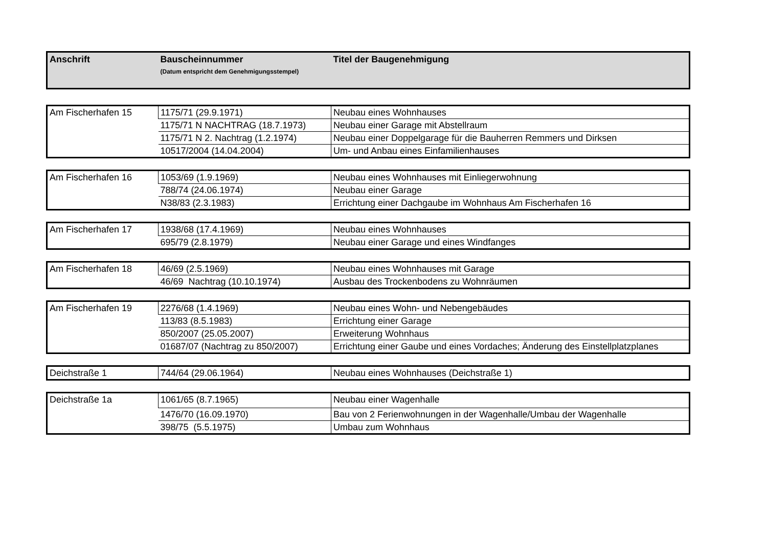| Anschrift | Bauscheinnummer (Datum entspricht dem Genehmigungsstempel) | Titel der Baugenehmigung |
| --- | --- | --- |
| Am Fischerhafen 15 | 1175/71 (29.9.1971) | Neubau eines Wohnhauses |
| | 1175/71 N NACHTRAG (18.7.1973) | Neubau einer Garage mit Abstellraum |
| | 1175/71 N 2. Nachtrag (1.2.1974) | Neubau einer Doppelgarage für die Bauherren Remmers und Dirksen |
| | 10517/2004 (14.04.2004) | Um- und Anbau eines Einfamilienhauses |
| Am Fischerhafen 16 | 1053/69 (1.9.1969) | Neubau eines Wohnhauses mit Einliegerwohnung |
| | 788/74 (24.06.1974) | Neubau einer Garage |
| | N38/83 (2.3.1983) | Errichtung einer Dachgaube im Wohnhaus Am Fischerhafen 16 |
| Am Fischerhafen 17 | 1938/68 (17.4.1969) | Neubau eines Wohnhauses |
| | 695/79 (2.8.1979) | Neubau einer Garage und eines Windfanges |
| Am Fischerhafen 18 | 46/69 (2.5.1969) | Neubau eines Wohnhauses mit Garage |
| | 46/69 Nachtrag (10.10.1974) | Ausbau des Trockenbodens zu Wohnräumen |
| Am Fischerhafen 19 | 2276/68 (1.4.1969) | Neubau eines Wohn- und Nebengebäudes |
| | 113/83 (8.5.1983) | Errichtung einer Garage |
| | 850/2007 (25.05.2007) | Erweiterung Wohnhaus |
| | 01687/07 (Nachtrag zu 850/2007) | Errichtung einer Gaube und eines Vordaches; Änderung des Einstellplatzplanes |
| Deichstraße 1 | 744/64 (29.06.1964) | Neubau eines Wohnhauses (Deichstraße 1) |
| Deichstraße 1a | 1061/65 (8.7.1965) | Neubau einer Wagenhalle |
| | 1476/70 (16.09.1970) | Bau von 2 Ferienwohnungen in der Wagenhalle/Umbau der Wagenhalle |
| | 398/75 (5.5.1975) | Umbau zum Wohnhaus |